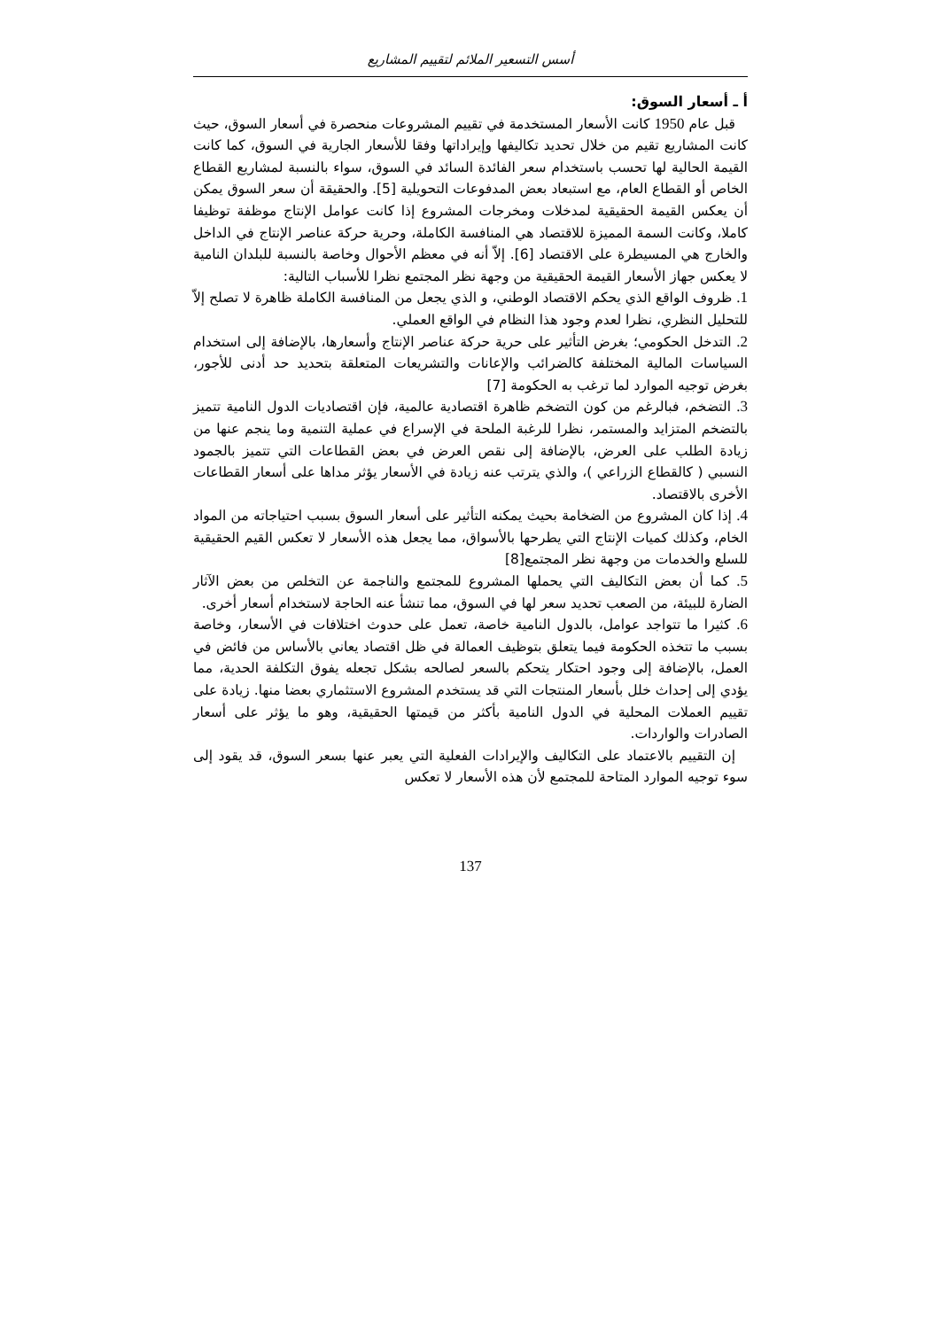أسس التسعير الملائم لتقييم المشاريع
أ ـ أسعار السوق:
قبل عام 1950 كانت الأسعار المستخدمة في تقييم المشروعات منحصرة في أسعار السوق، حيث كانت المشاريع تقيم من خلال تحديد تكاليفها وإيراداتها وفقا للأسعار الجارية في السوق، كما كانت القيمة الحالية لها تحسب باستخدام سعر الفائدة السائد في السوق، سواء بالنسبة لمشاريع القطاع الخاص أو القطاع العام، مع استبعاد بعض المدفوعات التحويلية [5]. والحقيقة أن سعر السوق يمكن أن يعكس القيمة الحقيقية لمدخلات ومخرجات المشروع إذا كانت عوامل الإنتاج موظفة توظيفا كاملا، وكانت السمة المميزة للاقتصاد هي المنافسة الكاملة، وحرية حركة عناصر الإنتاج في الداخل والخارج هي المسيطرة على الاقتصاد [6]. إلاّ أنه في معظم الأحوال وخاصة بالنسبة للبلدان النامية لا يعكس جهاز الأسعار القيمة الحقيقية من وجهة نظر المجتمع نظرا للأسباب التالية:
1. ظروف الواقع الذي يحكم الاقتصاد الوطني، و الذي يجعل من المنافسة الكاملة ظاهرة لا تصلح إلاّ للتحليل النظري، نظرا لعدم وجود هذا النظام في الواقع العملي.
2. التدخل الحكومي؛ بغرض التأثير على حرية حركة عناصر الإنتاج وأسعارها، بالإضافة إلى استخدام السياسات المالية المختلفة كالضرائب والإعانات والتشريعات المتعلقة بتحديد حد أدنى للأجور، بغرض توجيه الموارد لما ترغب به الحكومة [7]
3. التضخم، فبالرغم من كون التضخم ظاهرة اقتصادية عالمية، فإن اقتصاديات الدول النامية تتميز بالتضخم المتزايد والمستمر، نظرا للرغبة الملحة في الإسراع في عملية التنمية وما ينجم عنها من زيادة الطلب على العرض، بالإضافة إلى نقص العرض في بعض القطاعات التي تتميز بالجمود النسبي ( كالقطاع الزراعي )، والذي يترتب عنه زيادة في الأسعار يؤثر مداها على أسعار القطاعات الأخرى بالاقتصاد.
4. إذا كان المشروع من الضخامة بحيث يمكنه التأثير على أسعار السوق بسبب احتياجاته من المواد الخام، وكذلك كميات الإنتاج التي يطرحها بالأسواق، مما يجعل هذه الأسعار لا تعكس القيم الحقيقية للسلع والخدمات من وجهة نظر المجتمع[8]
5. كما أن بعض التكاليف التي يحملها المشروع للمجتمع والناجمة عن التخلص من بعض الآثار الضارة للبيئة، من الصعب تحديد سعر لها في السوق، مما تنشأ عنه الحاجة لاستخدام أسعار أخرى.
6. كثيرا ما تتواجد عوامل، بالدول النامية خاصة، تعمل على حدوث اختلافات في الأسعار، وخاصة بسبب ما تتخذه الحكومة فيما يتعلق بتوظيف العمالة في ظل اقتصاد يعاني بالأساس من فائض في العمل، بالإضافة إلى وجود احتكار يتحكم بالسعر لصالحه بشكل تجعله يفوق التكلفة الحدية، مما يؤدي إلى إحداث خلل بأسعار المنتجات التي قد يستخدم المشروع الاستثماري بعضا منها. زيادة على تقييم العملات المحلية في الدول النامية بأكثر من قيمتها الحقيقية، وهو ما يؤثر على أسعار الصادرات والواردات.
إن التقييم بالاعتماد على التكاليف والإيرادات الفعلية التي يعبر عنها بسعر السوق، قد يقود إلى سوء توجيه الموارد المتاحة للمجتمع لأن هذه الأسعار لا تعكس
137